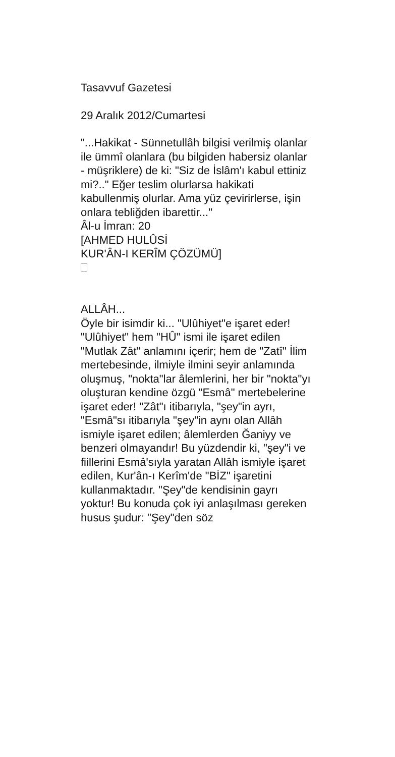Tasavvuf Gazetesi
29 Aralık 2012/Cumartesi
"...Hakikat - Sünnetullâh bilgisi verilmiş olanlar ile ümmî olanlara (bu bilgiden habersiz olanlar - müşriklere) de ki: "Siz de İslâm'ı kabul ettiniz mi?.." Eğer teslim olurlarsa hakikati kabullenmiş olurlar. Ama yüz çevirirlerse, işin onlara tebliğden ibarettir..."
Âl-u İmran: 20
[AHMED HULÛSİ
KUR'ÂN-I KERÎM ÇÖZÜMÜ]
ALLÂH...
Öyle bir isimdir ki... "Ulûhiyet"e işaret eder! "Ulûhiyet" hem "HÛ" ismi ile işaret edilen "Mutlak Zât" anlamını içerir; hem de "Zatî" İlim mertebesinde, ilmiyle ilmini seyir anlamında oluşmuş, "nokta"lar âlemlerini, her bir "nokta"yı oluşturan kendine özgü "Esmâ" mertebelerine işaret eder! "Zât"ı itibarıyla, "şey"in ayrı, "Esmâ"sı itibarıyla "şey"in aynı olan Allâh ismiyle işaret edilen; âlemlerden Ğaniyy ve benzeri olmayandır! Bu yüzdendir ki, "şey"i ve fiillerini Esmâ'sıyla yaratan Allâh ismiyle işaret edilen, Kur'ân-ı Kerîm'de "BİZ" işaretini kullanmaktadır. "Şey"de kendisinin gayrı yoktur! Bu konuda çok iyi anlaşılması gereken husus şudur: "Şey"den söz